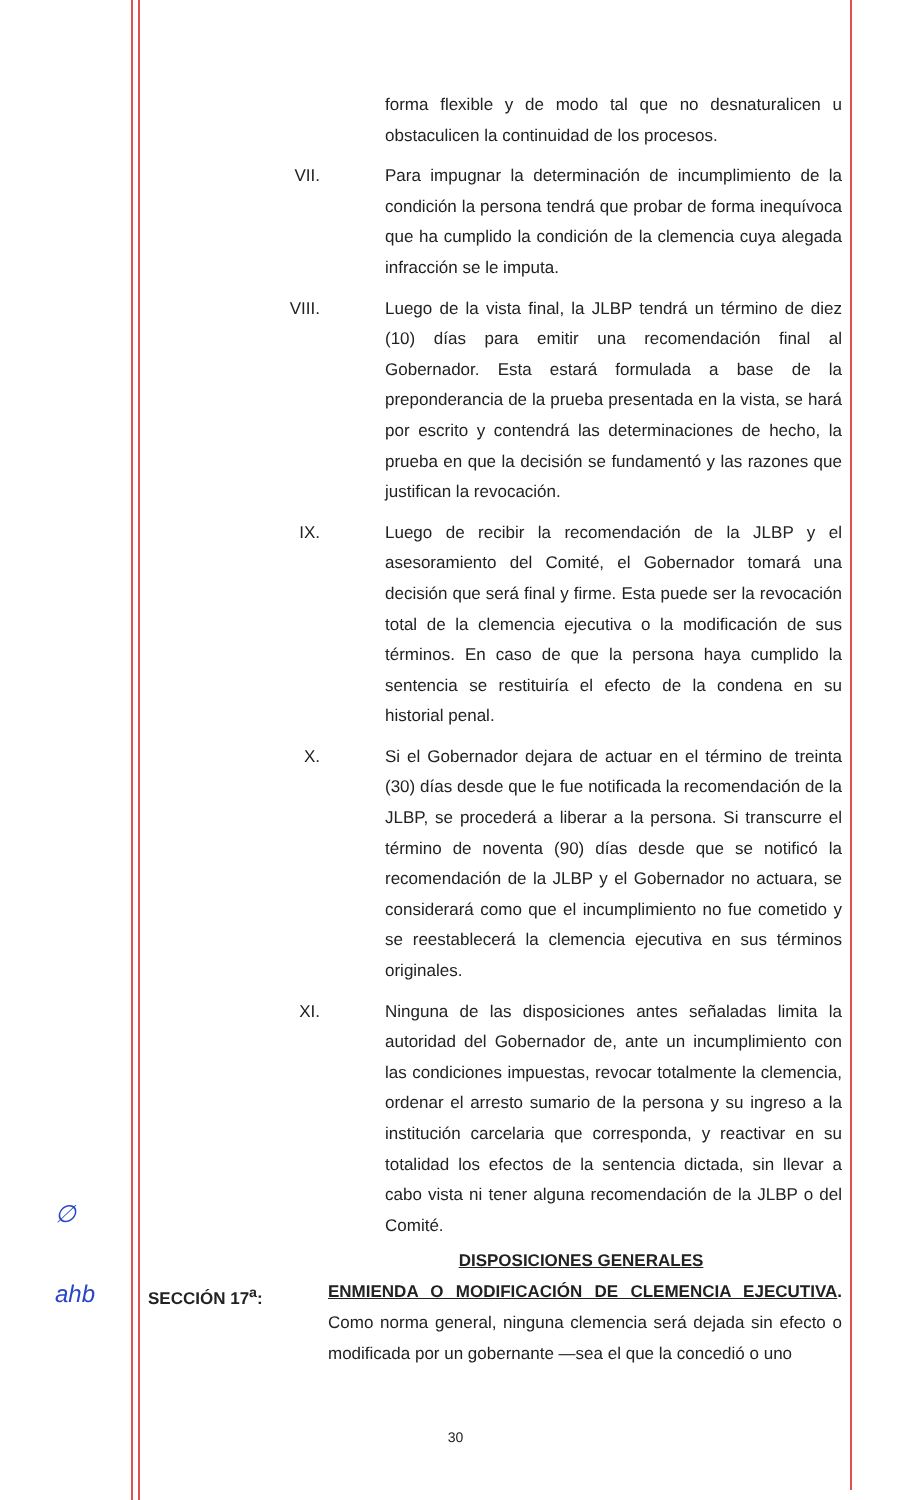∅
ahb
forma flexible y de modo tal que no desnaturalicen u obstaculicen la continuidad de los procesos.
VII. Para impugnar la determinación de incumplimiento de la condición la persona tendrá que probar de forma inequívoca que ha cumplido la condición de la clemencia cuya alegada infracción se le imputa.
VIII. Luego de la vista final, la JLBP tendrá un término de diez (10) días para emitir una recomendación final al Gobernador. Esta estará formulada a base de la preponderancia de la prueba presentada en la vista, se hará por escrito y contendrá las determinaciones de hecho, la prueba en que la decisión se fundamentó y las razones que justifican la revocación.
IX. Luego de recibir la recomendación de la JLBP y el asesoramiento del Comité, el Gobernador tomará una decisión que será final y firme. Esta puede ser la revocación total de la clemencia ejecutiva o la modificación de sus términos. En caso de que la persona haya cumplido la sentencia se restituiría el efecto de la condena en su historial penal.
X. Si el Gobernador dejara de actuar en el término de treinta (30) días desde que le fue notificada la recomendación de la JLBP, se procederá a liberar a la persona. Si transcurre el término de noventa (90) días desde que se notificó la recomendación de la JLBP y el Gobernador no actuara, se considerará como que el incumplimiento no fue cometido y se reestablecerá la clemencia ejecutiva en sus términos originales.
XI. Ninguna de las disposiciones antes señaladas limita la autoridad del Gobernador de, ante un incumplimiento con las condiciones impuestas, revocar totalmente la clemencia, ordenar el arresto sumario de la persona y su ingreso a la institución carcelaria que corresponda, y reactivar en su totalidad los efectos de la sentencia dictada, sin llevar a cabo vista ni tener alguna recomendación de la JLBP o del Comité.
DISPOSICIONES GENERALES
SECCIÓN 17<sup>a</sup>: ENMIENDA O MODIFICACIÓN DE CLEMENCIA EJECUTIVA. Como norma general, ninguna clemencia será dejada sin efecto o modificada por un gobernante —sea el que la concedió o uno
30